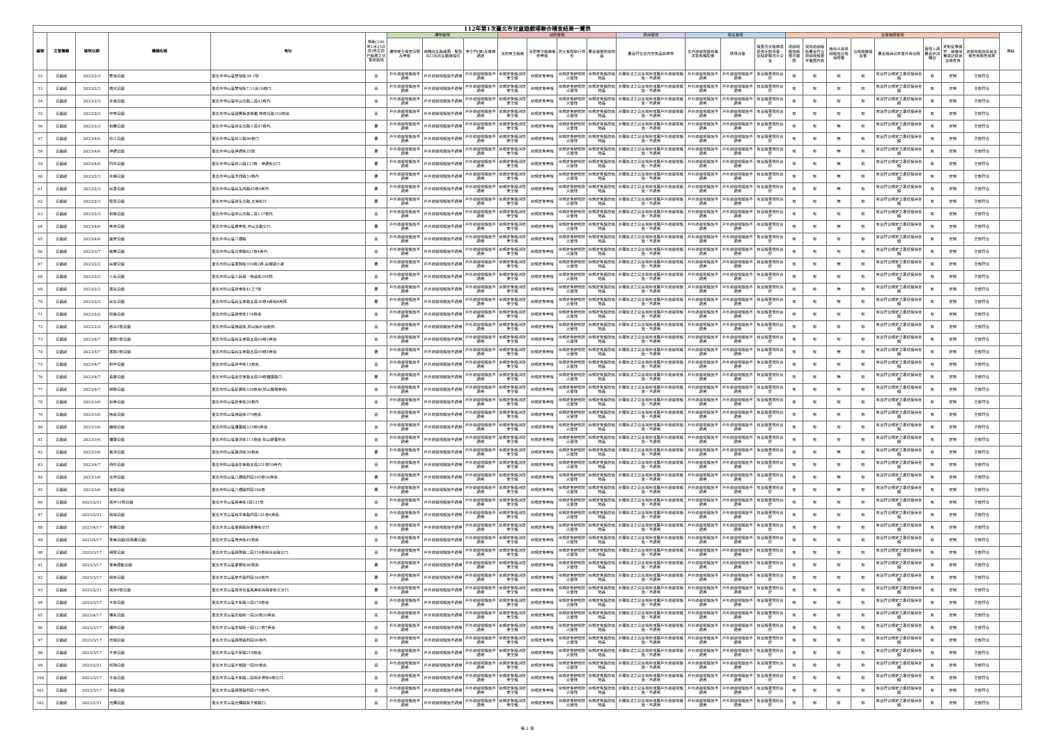| 112年第1次臺北市兒童遊戲場聯合稽查結果一覽表 | | | | | | | | | | | | | | | | | | | | | | | | | |
| --- | --- | --- | --- | --- | --- | --- | --- | --- | --- | --- | --- | --- | --- | --- | --- | --- | --- | --- | --- | --- | --- | --- | --- | --- | --- |
| 編號 | 主管機關 | 檢核日期 | 機構名稱 | 地址 | 規範(106年1月25日前)修正前已設置之兒童遊戲場 | 建物管理 | | | 消防管理 | | | | 環保管理 | 衛生管理 | | | 主管機關管理 | | | | | | | | 備註 |
| | | | | | | 建物安全檢查簽證及申報 | 避難逃生路線圖、緊急出口及逃生動線指引 | 安全門(梯)及樓梯通道 | 消防安全設備 | 消防安全設備檢修申報 | 防火管理執行情形 | 是否使用防焰物品 | 是否符合室內空氣品質標準 | 室內遊戲場設有基本急救箱配備 | 環境消毒 | 設置洗手設備或提供手部清毒、張貼提醒洗手公告 | 遊戲場設施設置平面圖 | 現場遊戲設施是否符合遊戲場設置平面圖內容 | 廠商出具遊戲設施合格保證書 | 合格檢驗報告書 | 是否投保公共意外責任險 | 管理人員是否參加講習 | 定期從事檢查、維護保養並記錄自主檢查表 | 遊戲場設施與自主檢查表檢查結果 | |
| 52 | 公園處 | 2023/2/3 | 雙城公園 | 臺北市中山區雙城街38-1號 | 否 | 戶外遊戲場設施不適用 | 戶外遊戲場設施不適用 | 戶外遊戲場設施不適用 | 依規定免設消防安全設 | 依規定免申報 | 依規定免辦理防火管理 | 依規定免設防焰物品 | 非屬該法之公告場所或屬戶外遊戲場設施，不適用 | 戶外遊戲場設施不適用 | 戶外遊戲場設施不適用 | 有且設置情形良好 | 有 | 有 | 有 | 有 | 有且符合規定之最低投保金額 | 有 | 定期 | 全部符合 | |
| 53 | 公園處 | 2023/2/3 | 晴光公園 | 臺北市中山區雙城街7,13及10巷口. | 否 | 戶外遊戲場設施不適用 | 戶外遊戲場設施不適用 | 戶外遊戲場設施不適用 | 依規定免設消防安全設 | 依規定免申報 | 依規定免辦理防火管理 | 依規定免設防焰物品 | 非屬該法之公告場所或屬戶外遊戲場設施，不適用 | 戶外遊戲場設施不適用 | 戶外遊戲場設施不適用 | 有且設置情形良好 | 有 | 有 | 有 | 有 | 有且符合規定之最低投保金額 | 有 | 定期 | 全部符合 | |
| 54 | 公園處 | 2023/2/3 | 永盛公園 | 臺北市中山區中山北路二段93巷內. | 否 | 戶外遊戲場設施不適用 | 戶外遊戲場設施不適用 | 戶外遊戲場設施不適用 | 依規定免設消防安全設 | 依規定免申報 | 依規定免辦理防火管理 | 依規定免設防焰物品 | 非屬該法之公告場所或屬戶外遊戲場設施，不適用 | 戶外遊戲場設施不適用 | 戶外遊戲場設施不適用 | 有且設置情形良好 | 有 | 有 | 有 | 有 | 有且符合規定之最低投保金額 | 有 | 定期 | 全部符合 | |
| 55 | 公園處 | 2023/2/3 | 中安公園 | 臺北市中山區國賓飯店後面,林森北路310巷底. | 否 | 戶外遊戲場設施不適用 | 戶外遊戲場設施不適用 | 戶外遊戲場設施不適用 | 依規定免設消防安全設 | 依規定免申報 | 依規定免辦理防火管理 | 依規定免設防焰物品 | 非屬該法之公告場所或屬戶外遊戲場設施，不適用 | 戶外遊戲場設施不適用 | 戶外遊戲場設施不適用 | 有且設置情形良好 | 有 | 有 | 有 | 有 | 有且符合規定之最低投保金額 | 有 | 定期 | 全部符合 | |
| 56 | 公園處 | 2023/2/3 | 新慶公園 | 臺北市中山區新生北路三段87巷內. | 是 | 戶外遊戲場設施不適用 | 戶外遊戲場設施不適用 | 戶外遊戲場設施不適用 | 依規定免設消防安全設 | 依規定免申報 | 依規定免辦理防火管理 | 依規定免設防焰物品 | 非屬該法之公告場所或屬戶外遊戲場設施，不適用 | 戶外遊戲場設施不適用 | 戶外遊戲場設施不適用 | 有且設置情形良好 | 有 | 有 | 無 | 有 | 有且符合規定之最低投保金額 | 有 | 定期 | 全部符合 | |
| 57 | 公園處 | 2023/4/6 | 松江公園 | 臺北市中山區松江路90巷口 | 是 | 戶外遊戲場設施不適用 | 戶外遊戲場設施不適用 | 戶外遊戲場設施不適用 | 依規定免設消防安全設 | 依規定免申報 | 依規定免辦理防火管理 | 依規定免設防焰物品 | 非屬該法之公告場所或屬戶外遊戲場設施，不適用 | 戶外遊戲場設施不適用 | 戶外遊戲場設施不適用 | 有且設置情形良好 | 有 | 有 | 無 | 有 | 有且符合規定之最低投保金額 | 有 | 定期 | 全部符合 | |
| 58 | 公園處 | 2023/4/6 | 伊通公園 | 臺北市中山區伊通街25號 | 是 | 戶外遊戲場設施不適用 | 戶外遊戲場設施不適用 | 戶外遊戲場設施不適用 | 依規定免設消防安全設 | 依規定免申報 | 依規定免辦理防火管理 | 依規定免設防焰物品 | 非屬該法之公告場所或屬戶外遊戲場設施，不適用 | 戶外遊戲場設施不適用 | 戶外遊戲場設施不適用 | 有且設置情形良好 | 有 | 有 | 無 | 有 | 有且符合規定之最低投保金額 | 有 | 定期 | 全部符合 | |
| 59 | 公園處 | 2023/4/6 | 四平公園 | 臺北市中山區松江路123巷、伊通街交口. | 是 | 戶外遊戲場設施不適用 | 戶外遊戲場設施不適用 | 戶外遊戲場設施不適用 | 依規定免設消防安全設 | 依規定免申報 | 依規定免辦理防火管理 | 依規定免設防焰物品 | 非屬該法之公告場所或屬戶外遊戲場設施，不適用 | 戶外遊戲場設施不適用 | 戶外遊戲場設施不適用 | 有且設置情形良好 | 有 | 有 | 無 | 有 | 有且符合規定之最低投保金額 | 有 | 定期 | 全部符合 | |
| 60 | 公園處 | 2023/2/3 | 永靜公園 | 臺北市中山區天祥路33巷內. | 是 | 戶外遊戲場設施不適用 | 戶外遊戲場設施不適用 | 戶外遊戲場設施不適用 | 依規定免設消防安全設 | 依規定免申報 | 依規定免辦理防火管理 | 依規定免設防焰物品 | 非屬該法之公告場所或屬戶外遊戲場設施，不適用 | 戶外遊戲場設施不適用 | 戶外遊戲場設施不適用 | 有且設置情形良好 | 有 | 有 | 無 | 有 | 有且符合規定之最低投保金額 | 有 | 定期 | 全部符合 | |
| 61 | 公園處 | 2023/2/3 | 民享公園 | 臺北市中山區民生西路45巷9弄內 | 是 | 戶外遊戲場設施不適用 | 戶外遊戲場設施不適用 | 戶外遊戲場設施不適用 | 依規定免設消防安全設 | 依規定免申報 | 依規定免辦理防火管理 | 依規定免設防焰物品 | 非屬該法之公告場所或屬戶外遊戲場設施，不適用 | 戶外遊戲場設施不適用 | 戶外遊戲場設施不適用 | 有且設置情形良好 | 有 | 有 | 無 | 有 | 有且符合規定之最低投保金額 | 有 | 定期 | 全部符合 | |
| 62 | 公園處 | 2023/2/3 | 聚葉公園 | 臺北市中山區新生北路,五常街口 | 是 | 戶外遊戲場設施不適用 | 戶外遊戲場設施不適用 | 戶外遊戲場設施不適用 | 依規定免設消防安全設 | 依規定免申報 | 依規定免辦理防火管理 | 依規定免設防焰物品 | 非屬該法之公告場所或屬戶外遊戲場設施，不適用 | 戶外遊戲場設施不適用 | 戶外遊戲場設施不適用 | 有且設置情形良好 | 有 | 有 | 無 | 有 | 有且符合規定之最低投保金額 | 有 | 定期 | 全部符合 | |
| 63 | 公園處 | 2023/2/3 | 新興公園 | 臺北市中山區中山北路二段137巷內. | 否 | 戶外遊戲場設施不適用 | 戶外遊戲場設施不適用 | 戶外遊戲場設施不適用 | 依規定免設消防安全設 | 依規定免申報 | 依規定免辦理防火管理 | 依規定免設防焰物品 | 非屬該法之公告場所或屬戶外遊戲場設施，不適用 | 戶外遊戲場設施不適用 | 戶外遊戲場設施不適用 | 有且設置情形良好 | 有 | 有 | 有 | 有 | 有且符合規定之最低投保金額 | 有 | 定期 | 全部符合 | |
| 64 | 公園處 | 2023/4/6 | 集英公園 | 臺北市中山區農安街,中山北路交口. | 是 | 戶外遊戲場設施不適用 | 戶外遊戲場設施不適用 | 戶外遊戲場設施不適用 | 依規定免設消防安全設 | 依規定免申報 | 依規定免辦理防火管理 | 依規定免設防焰物品 | 非屬該法之公告場所或屬戶外遊戲場設施，不適用 | 戶外遊戲場設施不適用 | 戶外遊戲場設施不適用 | 有且設置情形良好 | 有 | 有 | 無 | 有 | 有且符合規定之最低投保金額 | 有 | 定期 | 全部符合 | |
| 65 | 公園處 | 2023/4/6 | 進安公園 | 臺北市中山區八德路 | 否 | 戶外遊戲場設施不適用 | 戶外遊戲場設施不適用 | 戶外遊戲場設施不適用 | 依規定免設消防安全設 | 依規定免申報 | 依規定免辦理防火管理 | 依規定免設防焰物品 | 非屬該法之公告場所或屬戶外遊戲場設施，不適用 | 戶外遊戲場設施不適用 | 戶外遊戲場設施不適用 | 有且設置情形良好 | 有 | 有 | 有 | 有 | 有且符合規定之最低投保金額 | 有 | 定期 | 全部符合 | |
| 66 | 公園處 | 2023/3/7 | 敬業公園 | 臺北市中山區北安路821巷4弄內. | 否 | 戶外遊戲場設施不適用 | 戶外遊戲場設施不適用 | 戶外遊戲場設施不適用 | 依規定免設消防安全設 | 依規定免申報 | 依規定免辦理防火管理 | 依規定免設防焰物品 | 非屬該法之公告場所或屬戶外遊戲場設施，不適用 | 戶外遊戲場設施不適用 | 戶外遊戲場設施不適用 | 有且設置情形良好 | 有 | 有 | 有 | 有 | 有且符合規定之最低投保金額 | 有 | 定期 | 全部符合 | |
| 67 | 公園處 | 2023/2/2 | 民權公園 | 臺北市松山區富錦街359巷2弄,民權國小邊 | 是 | 戶外遊戲場設施不適用 | 戶外遊戲場設施不適用 | 戶外遊戲場設施不適用 | 依規定免設消防安全設 | 依規定免申報 | 依規定免辦理防火管理 | 依規定免設防焰物品 | 非屬該法之公告場所或屬戶外遊戲場設施，不適用 | 戶外遊戲場設施不適用 | 戶外遊戲場設施不適用 | 有且設置情形良好 | 有 | 有 | 無 | 有 | 有且符合規定之最低投保金額 | 有 | 定期 | 全部符合 | |
| 68 | 公園處 | 2023/2/2 | 三民公園 | 臺北市松山區三民路、撫遠街298號 | 否 | 戶外遊戲場設施不適用 | 戶外遊戲場設施不適用 | 戶外遊戲場設施不適用 | 依規定免設消防安全設 | 依規定免申報 | 依規定免辦理防火管理 | 依規定免設防焰物品 | 非屬該法之公告場所或屬戶外遊戲場設施，不適用 | 戶外遊戲場設施不適用 | 戶外遊戲場設施不適用 | 有且設置情形良好 | 有 | 有 | 有 | 有 | 有且符合規定之最低投保金額 | 有 | 定期 | 全部符合 | |
| 69 | 公園處 | 2023/2/2 | 富民公園 | 臺北市松山區新東街41之7號 | 是 | 戶外遊戲場設施不適用 | 戶外遊戲場設施不適用 | 戶外遊戲場設施不適用 | 依規定免設消防安全設 | 依規定免申報 | 依規定免辦理防火管理 | 依規定免設防焰物品 | 非屬該法之公告場所或屬戶外遊戲場設施，不適用 | 戶外遊戲場設施不適用 | 戶外遊戲場設施不適用 | 有且設置情形良好 | 有 | 有 | 無 | 有 | 有且符合規定之最低投保金額 | 有 | 定期 | 全部符合 | |
| 70 | 公園處 | 2023/2/2 | 民生公園 | 臺北市松山區民生東路五段36巷4弄與8弄間. | 是 | 戶外遊戲場設施不適用 | 戶外遊戲場設施不適用 | 戶外遊戲場設施不適用 | 依規定免設消防安全設 | 依規定免申報 | 依規定免辦理防火管理 | 依規定免設防焰物品 | 非屬該法之公告場所或屬戶外遊戲場設施，不適用 | 戶外遊戲場設施不適用 | 戶外遊戲場設施不適用 | 有且設置情形良好 | 有 | 有 | 無 | 有 | 有且符合規定之最低投保金額 | 有 | 定期 | 全部符合 | |
| 71 | 公園處 | 2023/2/2 | 松基公園 | 臺北市松山區興安街174巷旁. | 否 | 戶外遊戲場設施不適用 | 戶外遊戲場設施不適用 | 戶外遊戲場設施不適用 | 依規定免設消防安全設 | 依規定免申報 | 依規定免辦理防火管理 | 依規定免設防焰物品 | 非屬該法之公告場所或屬戶外遊戲場設施，不適用 | 戶外遊戲場設施不適用 | 戶外遊戲場設施不適用 | 有且設置情形良好 | 有 | 有 | 有 | 有 | 有且符合規定之最低投保金額 | 有 | 定期 | 全部符合 | |
| 72 | 公園處 | 2023/2/2 | 舊宗2號公園 | 臺北市松山區撫遠街,松山抽水站兩側. | 否 | 戶外遊戲場設施不適用 | 戶外遊戲場設施不適用 | 戶外遊戲場設施不適用 | 依規定免設消防安全設 | 依規定免申報 | 依規定免辦理防火管理 | 依規定免設防焰物品 | 非屬該法之公告場所或屬戶外遊戲場設施，不適用 | 戶外遊戲場設施不適用 | 戶外遊戲場設施不適用 | 有且設置情形良好 | 有 | 有 | 有 | 有 | 有且符合規定之最低投保金額 | 有 | 定期 | 全部符合 | |
| 73 | 公園處 | 2023/4/7 | 富錦1號公園 | 臺北市松山區民生東路五段69巷2弄旁. | 否 | 戶外遊戲場設施不適用 | 戶外遊戲場設施不適用 | 戶外遊戲場設施不適用 | 依規定免設消防安全設 | 依規定免申報 | 依規定免辦理防火管理 | 依規定免設防焰物品 | 非屬該法之公告場所或屬戶外遊戲場設施，不適用 | 戶外遊戲場設施不適用 | 戶外遊戲場設施不適用 | 有且設置情形良好 | 有 | 有 | 有 | 有 | 有且符合規定之最低投保金額 | 有 | 定期 | 全部符合 | |
| 74 | 公園處 | 2023/4/7 | 富錦3號公園 | 臺北市松山區民生東路五段69巷4弄旁. | 是 | 戶外遊戲場設施不適用 | 戶外遊戲場設施不適用 | 戶外遊戲場設施不適用 | 依規定免設消防安全設 | 依規定免申報 | 依規定免辦理防火管理 | 依規定免設防焰物品 | 非屬該法之公告場所或屬戶外遊戲場設施，不適用 | 戶外遊戲場設施不適用 | 戶外遊戲場設施不適用 | 有且設置情形良好 | 有 | 有 | 無 | 有 | 有且符合規定之最低投保金額 | 有 | 定期 | 全部符合 | |
| 75 | 公園處 | 2023/4/7 | 新中公園 | 臺北市松山區新中街12巷旁. | 否 | 戶外遊戲場設施不適用 | 戶外遊戲場設施不適用 | 戶外遊戲場設施不適用 | 依規定免設消防安全設 | 依規定免申報 | 依規定免辦理防火管理 | 依規定免設防焰物品 | 非屬該法之公告場所或屬戶外遊戲場設施，不適用 | 戶外遊戲場設施不適用 | 戶外遊戲場設施不適用 | 有且設置情形良好 | 有 | 有 | 有 | 有 | 有且符合規定之最低投保金額 | 有 | 定期 | 全部符合 | |
| 76 | 公園處 | 2023/4/7 | 長壽公園 | 臺北市松山區南京東路五段59巷健康路口. | 是 | 戶外遊戲場設施不適用 | 戶外遊戲場設施不適用 | 戶外遊戲場設施不適用 | 依規定免設消防安全設 | 依規定免申報 | 依規定免辦理防火管理 | 依規定免設防焰物品 | 非屬該法之公告場所或屬戶外遊戲場設施，不適用 | 戶外遊戲場設施不適用 | 戶外遊戲場設施不適用 | 有且設置情形良好 | 有 | 有 | 無 | 有 | 有且符合規定之最低投保金額 | 有 | 定期 | 全部符合 | |
| 77 | 公園處 | 2023/4/7 | 婦聯公園 | 臺北市松山區延壽街330巷旁(松山醫院東側). | 否 | 戶外遊戲場設施不適用 | 戶外遊戲場設施不適用 | 戶外遊戲場設施不適用 | 依規定免設消防安全設 | 依規定免申報 | 依規定免辦理防火管理 | 依規定免設防焰物品 | 非屬該法之公告場所或屬戶外遊戲場設施，不適用 | 戶外遊戲場設施不適用 | 戶外遊戲場設施不適用 | 有且設置情形良好 | 有 | 有 | 有 | 有 | 有且符合規定之最低投保金額 | 有 | 定期 | 全部符合 | |
| 78 | 公園處 | 2023/3/6 | 新東公園 | 臺北市松山區新東街20巷內 | 否 | 戶外遊戲場設施不適用 | 戶外遊戲場設施不適用 | 戶外遊戲場設施不適用 | 依規定免設消防安全設 | 依規定免申報 | 依規定免辦理防火管理 | 依規定免設防焰物品 | 非屬該法之公告場所或屬戶外遊戲場設施，不適用 | 戶外遊戲場設施不適用 | 戶外遊戲場設施不適用 | 有且設置情形良好 | 有 | 有 | 有 | 有 | 有且符合規定之最低投保金額 | 有 | 定期 | 全部符合 | |
| 79 | 公園處 | 2023/3/6 | 撫遠公園 | 臺北市松山區撫遠街379巷旁. | 否 | 戶外遊戲場設施不適用 | 戶外遊戲場設施不適用 | 戶外遊戲場設施不適用 | 依規定免設消防安全設 | 依規定免申報 | 依規定免辦理防火管理 | 依規定免設防焰物品 | 非屬該法之公告場所或屬戶外遊戲場設施，不適用 | 戶外遊戲場設施不適用 | 戶外遊戲場設施不適用 | 有且設置情形良好 | 有 | 有 | 有 | 有 | 有且符合規定之最低投保金額 | 有 | 定期 | 全部符合 | |
| 80 | 公園處 | 2023/3/6 | 鵬程公園 | 臺北市松山區健康路325巷6弄旁. | 否 | 戶外遊戲場設施不適用 | 戶外遊戲場設施不適用 | 戶外遊戲場設施不適用 | 依規定免設消防安全設 | 依規定免申報 | 依規定免辦理防火管理 | 依規定免設防焰物品 | 非屬該法之公告場所或屬戶外遊戲場設施，不適用 | 戶外遊戲場設施不適用 | 戶外遊戲場設施不適用 | 有且設置情形良好 | 有 | 有 | 有 | 有 | 有且符合規定之最低投保金額 | 有 | 定期 | 全部符合 | |
| 81 | 公園處 | 2023/3/6 | 健康公園 | 臺北市松山區寶清街111巷旁,松山變電所旁. | 否 | 戶外遊戲場設施不適用 | 戶外遊戲場設施不適用 | 戶外遊戲場設施不適用 | 依規定免設消防安全設 | 依規定免申報 | 依規定免辦理防火管理 | 依規定免設防焰物品 | 非屬該法之公告場所或屬戶外遊戲場設施，不適用 | 戶外遊戲場設施不適用 | 戶外遊戲場設施不適用 | 有且設置情形良好 | 有 | 有 | 有 | 有 | 有且符合規定之最低投保金額 | 有 | 定期 | 全部符合 | |
| 82 | 公園處 | 2023/3/6 | 寶清公園 | 臺北市松山區寶清街30巷旁. | 是 | 戶外遊戲場設施不適用 | 戶外遊戲場設施不適用 | 戶外遊戲場設施不適用 | 依規定免設消防安全設 | 依規定免申報 | 依規定免辦理防火管理 | 依規定免設防焰物品 | 非屬該法之公告場所或屬戶外遊戲場設施，不適用 | 戶外遊戲場設施不適用 | 戶外遊戲場設施不適用 | 有且設置情形良好 | 有 | 有 | 無 | 有 | 有且符合規定之最低投保金額 | 有 | 定期 | 全部符合 | |
| 83 | 公園處 | 2023/4/7 | 西松公園 | 臺北市松山區南京東路五段251巷50弄內. | 否 | 戶外遊戲場設施不適用 | 戶外遊戲場設施不適用 | 戶外遊戲場設施不適用 | 依規定免設消防安全設 | 依規定免申報 | 依規定免辦理防火管理 | 依規定免設防焰物品 | 非屬該法之公告場所或屬戶外遊戲場設施，不適用 | 戶外遊戲場設施不適用 | 戶外遊戲場設施不適用 | 有且設置情形良好 | 有 | 有 | 有 | 有 | 有且符合規定之最低投保金額 | 有 | 定期 | 全部符合 | |
| 84 | 公園處 | 2023/3/6 | 吉祥公園 | 臺北市松山區八德路四段245巷56弄旁. | 是 | 戶外遊戲場設施不適用 | 戶外遊戲場設施不適用 | 戶外遊戲場設施不適用 | 依規定免設消防安全設 | 依規定免申報 | 依規定免辦理防火管理 | 依規定免設防焰物品 | 非屬該法之公告場所或屬戶外遊戲場設施，不適用 | 戶外遊戲場設施不適用 | 戶外遊戲場設施不適用 | 有且設置情形良好 | 有 | 有 | 無 | 有 | 有且符合規定之最低投保金額 | 有 | 定期 | 全部符合 | |
| 85 | 公園處 | 2023/3/6 | 復盛公園 | 臺北市松山區八德路四段106巷 | 是 | 戶外遊戲場設施不適用 | 戶外遊戲場設施不適用 | 戶外遊戲場設施不適用 | 依規定免設消防安全設 | 依規定免申報 | 依規定免辦理防火管理 | 依規定免設防焰物品 | 非屬該法之公告場所或屬戶外遊戲場設施，不適用 | 戶外遊戲場設施不適用 | 戶外遊戲場設施不適用 | 有且設置情形良好 | 有 | 有 | 無 | 有 | 有且符合規定之最低投保金額 | 有 | 定期 | 全部符合 | |
| 86 | 公園處 | 2023/2/21 | 萬芳10號公園 | 臺北市文山區萬美街1段121號 | 否 | 戶外遊戲場設施不適用 | 戶外遊戲場設施不適用 | 戶外遊戲場設施不適用 | 依規定免設消防安全設 | 依規定免申報 | 依規定免辦理防火管理 | 依規定免設防焰物品 | 非屬該法之公告場所或屬戶外遊戲場設施，不適用 | 戶外遊戲場設施不適用 | 戶外遊戲場設施不適用 | 有且設置情形良好 | 有 | 有 | 有 | 有 | 有且符合規定之最低投保金額 | 有 | 定期 | 全部符合 | |
| 87 | 公園處 | 2023/2/21 | 興城公園 | 臺北市文山區和平東路四段101巷6弄旁. | 否 | 戶外遊戲場設施不適用 | 戶外遊戲場設施不適用 | 戶外遊戲場設施不適用 | 依規定免設消防安全設 | 依規定免申報 | 依規定免辦理防火管理 | 依規定免設防焰物品 | 非屬該法之公告場所或屬戶外遊戲場設施，不適用 | 戶外遊戲場設施不適用 | 戶外遊戲場設施不適用 | 有且設置情形良好 | 有 | 有 | 有 | 有 | 有且符合規定之最低投保金額 | 有 | 定期 | 全部符合 | |
| 88 | 公園處 | 2023/4/17 | 景華公園 | 臺北市文山區景興路與景華街交口 | 否 | 戶外遊戲場設施不適用 | 戶外遊戲場設施不適用 | 戶外遊戲場設施不適用 | 依規定免設消防安全設 | 依規定免申報 | 依規定免辦理防火管理 | 依規定免設防焰物品 | 非屬該法之公告場所或屬戶外遊戲場設施，不適用 | 戶外遊戲場設施不適用 | 戶外遊戲場設施不適用 | 有且設置情形良好 | 有 | 有 | 有 | 有 | 有且符合規定之最低投保金額 | 有 | 定期 | 全部符合 | |
| 89 | 公園處 | 2023/4/17 | 景美公園(原萬慶公園) | 臺北市文山區育英街45巷旁 | 否 | 戶外遊戲場設施不適用 | 戶外遊戲場設施不適用 | 戶外遊戲場設施不適用 | 依規定免設消防安全設 | 依規定免申報 | 依規定免辦理防火管理 | 依規定免設防焰物品 | 非屬該法之公告場所或屬戶外遊戲場設施，不適用 | 戶外遊戲場設施不適用 | 戶外遊戲場設施不適用 | 有且設置情形良好 | 有 | 有 | 有 | 有 | 有且符合規定之最低投保金額 | 有 | 定期 | 全部符合 | |
| 90 | 公園處 | 2023/3/17 | 興隆公園 | 臺北市文山區興隆路二段154巷與仙岩路交口. | 否 | 戶外遊戲場設施不適用 | 戶外遊戲場設施不適用 | 戶外遊戲場設施不適用 | 依規定免設消防安全設 | 依規定免申報 | 依規定免辦理防火管理 | 依規定免設防焰物品 | 非屬該法之公告場所或屬戶外遊戲場設施，不適用 | 戶外遊戲場設施不適用 | 戶外遊戲場設施不適用 | 有且設置情形良好 | 有 | 有 | 有 | 有 | 有且符合規定之最低投保金額 | 有 | 定期 | 全部符合 | |
| 91 | 公園處 | 2023/3/17 | 景美運動公園 | 臺北市文山區景豐街80號旁. | 是 | 戶外遊戲場設施不適用 | 戶外遊戲場設施不適用 | 戶外遊戲場設施不適用 | 依規定免設消防安全設 | 依規定免申報 | 依規定免辦理防火管理 | 依規定免設防焰物品 | 非屬該法之公告場所或屬戶外遊戲場設施，不適用 | 戶外遊戲場設施不適用 | 戶外遊戲場設施不適用 | 有且設置情形良好 | 有 | 有 | 有 | 有 | 有且符合規定之最低投保金額 | 有 | 定期 | 全部符合 | |
| 92 | 公園處 | 2023/3/17 | 興泰公園 | 臺北市文山區辛亥路四段166巷內. | 是 | 戶外遊戲場設施不適用 | 戶外遊戲場設施不適用 | 戶外遊戲場設施不適用 | 依規定免設消防安全設 | 依規定免申報 | 依規定免辦理防火管理 | 依規定免設防焰物品 | 非屬該法之公告場所或屬戶外遊戲場設施，不適用 | 戶外遊戲場設施不適用 | 戶外遊戲場設施不適用 | 有且設置情形良好 | 有 | 有 | 有 | 有 | 有且符合規定之最低投保金額 | 有 | 定期 | 全部符合 | |
| 93 | 公園處 | 2023/2/21 | 萬芳9號公園 | 臺北市文山區萬芳社區萬美街與萬寧街交叉口. | 是 | 戶外遊戲場設施不適用 | 戶外遊戲場設施不適用 | 戶外遊戲場設施不適用 | 依規定免設消防安全設 | 依規定免申報 | 依規定免辦理防火管理 | 依規定免設防焰物品 | 非屬該法之公告場所或屬戶外遊戲場設施，不適用 | 戶外遊戲場設施不適用 | 戶外遊戲場設施不適用 | 有且設置情形良好 | 有 | 有 | 有 | 有 | 有且符合規定之最低投保金額 | 有 | 定期 | 全部符合 | |
| 94 | 公園處 | 2023/3/17 | 木新公園 | 臺北市文山區木新路三段278巷旁. | 否 | 戶外遊戲場設施不適用 | 戶外遊戲場設施不適用 | 戶外遊戲場設施不適用 | 依規定免設消防安全設 | 依規定免申報 | 依規定免辦理防火管理 | 依規定免設防焰物品 | 非屬該法之公告場所或屬戶外遊戲場設施，不適用 | 戶外遊戲場設施不適用 | 戶外遊戲場設施不適用 | 有且設置情形良好 | 有 | 有 | 有 | 有 | 有且符合規定之最低投保金額 | 有 | 定期 | 全部符合 | |
| 95 | 公園處 | 2023/4/17 | 樟街公園 | 臺北市文山區忠順街一段26巷26弄旁. | 否 | 戶外遊戲場設施不適用 | 戶外遊戲場設施不適用 | 戶外遊戲場設施不適用 | 依規定免設消防安全設 | 依規定免申報 | 依規定免辦理防火管理 | 依規定免設防焰物品 | 非屬該法之公告場所或屬戶外遊戲場設施，不適用 | 戶外遊戲場設施不適用 | 戶外遊戲場設施不適用 | 有且設置情形良好 | 有 | 有 | 有 | 有 | 有且符合規定之最低投保金額 | 有 | 定期 | 全部符合 | |
| 96 | 公園處 | 2023/3/17 | 樟林公園 | 臺北市文山區忠順街一段121巷7弄旁. | 否 | 戶外遊戲場設施不適用 | 戶外遊戲場設施不適用 | 戶外遊戲場設施不適用 | 依規定免設消防安全設 | 依規定免申報 | 依規定免辦理防火管理 | 依規定免設防焰物品 | 非屬該法之公告場所或屬戶外遊戲場設施，不適用 | 戶外遊戲場設施不適用 | 戶外遊戲場設施不適用 | 有且設置情形良好 | 有 | 有 | 有 | 有 | 有且符合規定之最低投保金額 | 有 | 定期 | 全部符合 | |
| 97 | 公園處 | 2023/3/17 | 忠順公園 | 臺北市文山區興隆路四段96巷內. | 否 | 戶外遊戲場設施不適用 | 戶外遊戲場設施不適用 | 戶外遊戲場設施不適用 | 依規定免設消防安全設 | 依規定免申報 | 依規定免辦理防火管理 | 依規定免設防焰物品 | 非屬該法之公告場所或屬戶外遊戲場設施，不適用 | 戶外遊戲場設施不適用 | 戶外遊戲場設施不適用 | 有且設置情形良好 | 有 | 有 | 有 | 有 | 有且符合規定之最低投保金額 | 有 | 定期 | 全部符合 | |
| 98 | 公園處 | 2023/3/17 | 木榮公園 | 臺北市文山區木新路218巷旁. | 否 | 戶外遊戲場設施不適用 | 戶外遊戲場設施不適用 | 戶外遊戲場設施不適用 | 依規定免設消防安全設 | 依規定免申報 | 依規定免辦理防火管理 | 依規定免設防焰物品 | 非屬該法之公告場所或屬戶外遊戲場設施，不適用 | 戶外遊戲場設施不適用 | 戶外遊戲場設施不適用 | 有且設置情形良好 | 有 | 有 | 有 | 有 | 有且符合規定之最低投保金額 | 有 | 定期 | 全部符合 | |
| 99 | 公園處 | 2023/2/21 | 試院公園 | 臺北市文山區木柵路一段89巷旁. | 否 | 戶外遊戲場設施不適用 | 戶外遊戲場設施不適用 | 戶外遊戲場設施不適用 | 依規定免設消防安全設 | 依規定免申報 | 依規定免辦理防火管理 | 依規定免設防焰物品 | 非屬該法之公告場所或屬戶外遊戲場設施，不適用 | 戶外遊戲場設施不適用 | 戶外遊戲場設施不適用 | 有且設置情形良好 | 有 | 有 | 有 | 有 | 有且符合規定之最低投保金額 | 有 | 定期 | 全部符合 | |
| 100 | 公園處 | 2023/3/17 | 木南公園 | 臺北市文山區木新路二段與永安街6巷交口. | 否 | 戶外遊戲場設施不適用 | 戶外遊戲場設施不適用 | 戶外遊戲場設施不適用 | 依規定免設消防安全設 | 依規定免申報 | 依規定免辦理防火管理 | 依規定免設防焰物品 | 非屬該法之公告場所或屬戶外遊戲場設施，不適用 | 戶外遊戲場設施不適用 | 戶外遊戲場設施不適用 | 有且設置情形良好 | 有 | 有 | 有 | 有 | 有且符合規定之最低投保金額 | 有 | 定期 | 全部符合 | |
| 101 | 公園處 | 2023/3/17 | 保儀公園 | 臺北市文山區興隆路四段179巷內. | 否 | 戶外遊戲場設施不適用 | 戶外遊戲場設施不適用 | 戶外遊戲場設施不適用 | 依規定免設消防安全設 | 依規定免申報 | 依規定免辦理防火管理 | 依規定免設防焰物品 | 非屬該法之公告場所或屬戶外遊戲場設施，不適用 | 戶外遊戲場設施不適用 | 戶外遊戲場設施不適用 | 有且設置情形良好 | 有 | 有 | 有 | 有 | 有且符合規定之最低投保金額 | 有 | 定期 | 全部符合 | |
| 102 | 公園處 | 2023/2/21 | 光輝公園 | 臺北市文山區光輝路與下崙路口. | 否 | 戶外遊戲場設施不適用 | 戶外遊戲場設施不適用 | 戶外遊戲場設施不適用 | 依規定免設消防安全設 | 依規定免申報 | 依規定免辦理防火管理 | 依規定免設防焰物品 | 非屬該法之公告場所或屬戶外遊戲場設施，不適用 | 戶外遊戲場設施不適用 | 戶外遊戲場設施不適用 | 有且設置情形良好 | 有 | 有 | 有 | 有 | 有且符合規定之最低投保金額 | 有 | 定期 | 全部符合 | |
第 2 頁